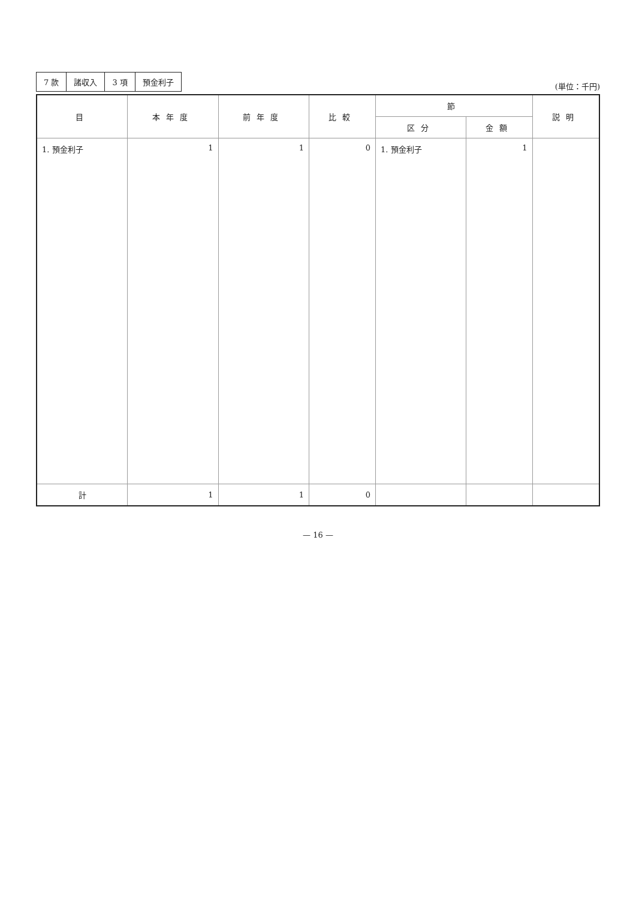| 7 款 | 諸収入 | 3 項 | 預金利子 |
(単位：千円)
| 目 | 本年度 | 前年度 | 比較 | 節 | | 説明 |
| --- | --- | --- | --- | --- | --- | --- |
| | | | | 区分 | 金額 | |
| 1. 預金利子 | 1 | 1 | 0 | 1. 預金利子 | 1 | |
| 計 | 1 | 1 | 0 | | | |
— 16 —